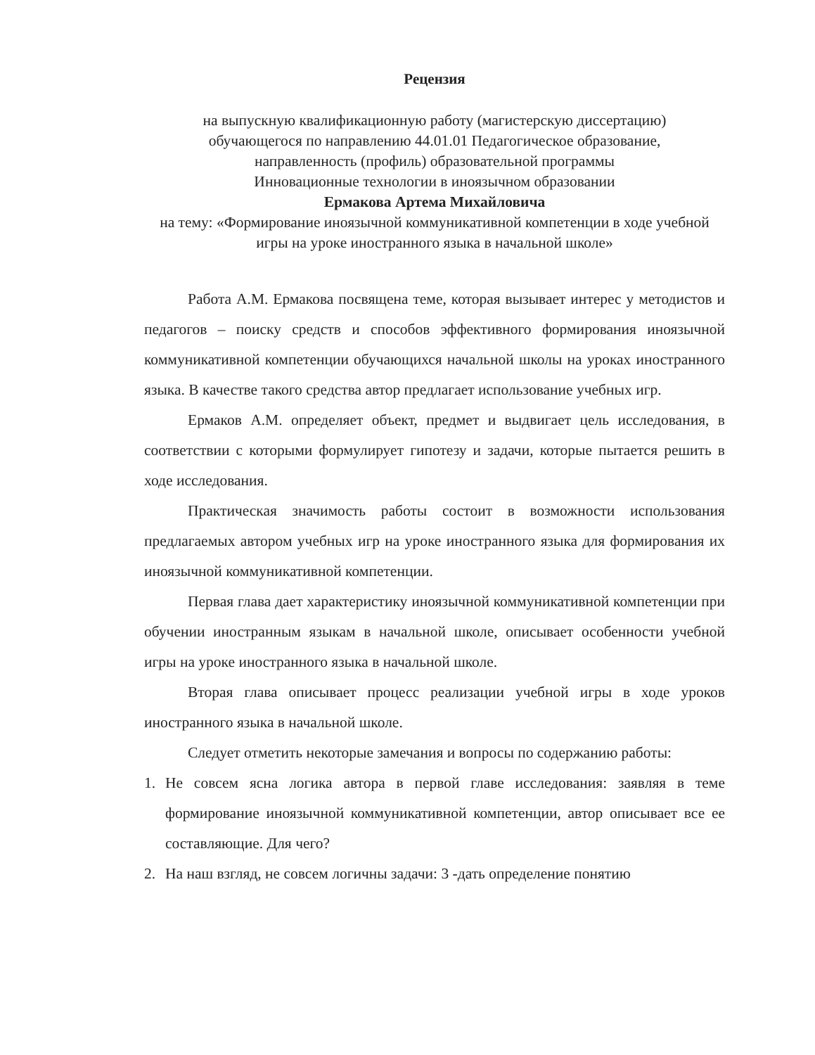Рецензия
на выпускную квалификационную работу (магистерскую диссертацию)
обучающегося по направлению 44.01.01 Педагогическое образование,
направленность (профиль) образовательной программы
Инновационные технологии в иноязычном образовании
Ермакова Артема Михайловича
на тему: «Формирование иноязычной коммуникативной компетенции в ходе учебной игры на уроке иностранного языка в начальной школе»
Работа А.М. Ермакова посвящена теме, которая вызывает интерес у методистов и педагогов – поиску средств и способов эффективного формирования иноязычной коммуникативной компетенции обучающихся начальной школы на уроках иностранного языка. В качестве такого средства автор предлагает использование учебных игр.
Ермаков А.М. определяет объект, предмет и выдвигает цель исследования, в соответствии с которыми формулирует гипотезу и задачи, которые пытается решить в ходе исследования.
Практическая значимость работы состоит в возможности использования предлагаемых автором учебных игр на уроке иностранного языка для формирования их иноязычной коммуникативной компетенции.
Первая глава дает характеристику иноязычной коммуникативной компетенции при обучении иностранным языкам в начальной школе, описывает особенности учебной игры на уроке иностранного языка в начальной школе.
Вторая глава описывает процесс реализации учебной игры в ходе уроков иностранного языка в начальной школе.
Следует отметить некоторые замечания и вопросы по содержанию работы:
1. Не совсем ясна логика автора в первой главе исследования: заявляя в теме формирование иноязычной коммуникативной компетенции, автор описывает все ее составляющие. Для чего?
2. На наш взгляд, не совсем логичны задачи: 3 -дать определение понятию